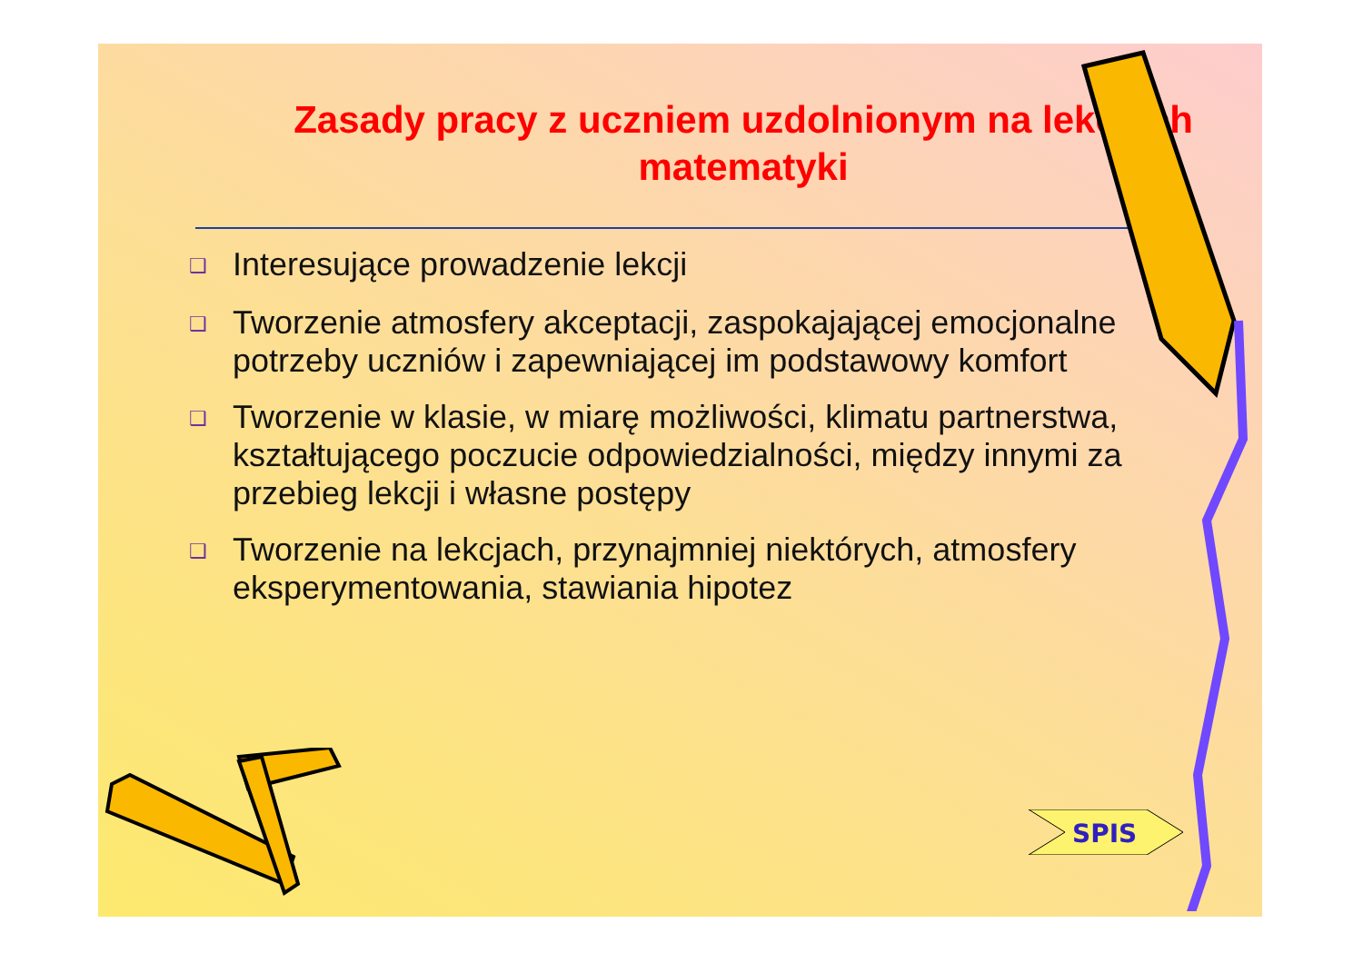Zasady pracy z uczniem uzdolnionym na lekcjach matematyki
❑ Interesujące prowadzenie lekcji
❑ Tworzenie atmosfery akceptacji, zaspokajającej emocjonalne potrzeby uczniów i zapewniającej im podstawowy komfort
❑ Tworzenie w klasie, w miarę możliwości, klimatu partnerstwa, kształtującego poczucie odpowiedzialności, między innymi za przebieg lekcji i własne postępy
❑ Tworzenie na lekcjach, przynajmniej niektórych, atmosfery eksperymentowania, stawiania hipotez
SPIS